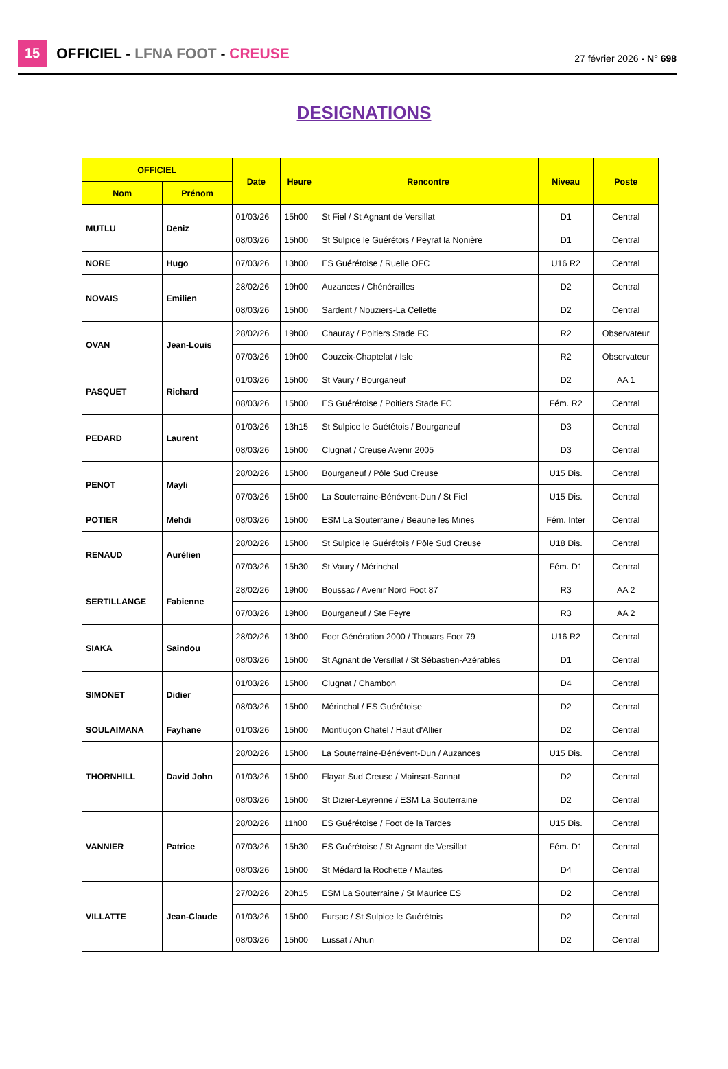15 OFFICIEL - LFNA FOOT - CREUSE 27 février 2026 - N° 698
DESIGNATIONS
| OFFICIEL | | Date | Heure | Rencontre | Niveau | Poste |
| --- | --- | --- | --- | --- | --- | --- |
| Nom | Prénom | | | | | |
| MUTLU | Deniz | 01/03/26 | 15h00 | St Fiel / St Agnant de Versillat | D1 | Central |
| | | 08/03/26 | 15h00 | St Sulpice le Guérétois / Peyrat la Nonière | D1 | Central |
| NORE | Hugo | 07/03/26 | 13h00 | ES Guérétoise / Ruelle OFC | U16 R2 | Central |
| NOVAIS | Emilien | 28/02/26 | 19h00 | Auzances / Chénérailles | D2 | Central |
| | | 08/03/26 | 15h00 | Sardent / Nouziers-La Cellette | D2 | Central |
| OVAN | Jean-Louis | 28/02/26 | 19h00 | Chauray / Poitiers Stade FC | R2 | Observateur |
| | | 07/03/26 | 19h00 | Couzeix-Chaptelat / Isle | R2 | Observateur |
| PASQUET | Richard | 01/03/26 | 15h00 | St Vaury / Bourganeuf | D2 | AA 1 |
| | | 08/03/26 | 15h00 | ES Guérétoise / Poitiers Stade FC | Fém. R2 | Central |
| PEDARD | Laurent | 01/03/26 | 13h15 | St Sulpice le Guététois / Bourganeuf | D3 | Central |
| | | 08/03/26 | 15h00 | Clugnat / Creuse Avenir 2005 | D3 | Central |
| PENOT | Mayli | 28/02/26 | 15h00 | Bourganeuf / Pôle Sud Creuse | U15 Dis. | Central |
| | | 07/03/26 | 15h00 | La Souterraine-Bénévent-Dun / St Fiel | U15 Dis. | Central |
| POTIER | Mehdi | 08/03/26 | 15h00 | ESM La Souterraine / Beaune les Mines | Fém. Inter | Central |
| RENAUD | Aurélien | 28/02/26 | 15h00 | St Sulpice le Guérétois / Pôle Sud Creuse | U18 Dis. | Central |
| | | 07/03/26 | 15h30 | St Vaury / Mérinchal | Fém. D1 | Central |
| SERTILLANGE | Fabienne | 28/02/26 | 19h00 | Boussac / Avenir Nord Foot 87 | R3 | AA 2 |
| | | 07/03/26 | 19h00 | Bourganeuf / Ste Feyre | R3 | AA 2 |
| SIAKA | Saindou | 28/02/26 | 13h00 | Foot Génération 2000 / Thouars Foot 79 | U16 R2 | Central |
| | | 08/03/26 | 15h00 | St Agnant de Versillat / St Sébastien-Azérables | D1 | Central |
| SIMONET | Didier | 01/03/26 | 15h00 | Clugnat / Chambon | D4 | Central |
| | | 08/03/26 | 15h00 | Mérinchal / ES Guérétoise | D2 | Central |
| SOULAIMANA | Fayhane | 01/03/26 | 15h00 | Montluçon Chatel / Haut d'Allier | D2 | Central |
| THORNHILL | David John | 28/02/26 | 15h00 | La Souterraine-Bénévent-Dun / Auzances | U15 Dis. | Central |
| | | 01/03/26 | 15h00 | Flayat Sud Creuse / Mainsat-Sannat | D2 | Central |
| | | 08/03/26 | 15h00 | St Dizier-Leyrenne / ESM La Souterraine | D2 | Central |
| VANNIER | Patrice | 28/02/26 | 11h00 | ES Guérétoise / Foot de la Tardes | U15 Dis. | Central |
| | | 07/03/26 | 15h30 | ES Guérétoise / St Agnant de Versillat | Fém. D1 | Central |
| | | 08/03/26 | 15h00 | St Médard la Rochette / Mautes | D4 | Central |
| VILLATTE | Jean-Claude | 27/02/26 | 20h15 | ESM La Souterraine / St Maurice ES | D2 | Central |
| | | 01/03/26 | 15h00 | Fursac / St Sulpice le Guérétois | D2 | Central |
| | | 08/03/26 | 15h00 | Lussat / Ahun | D2 | Central |